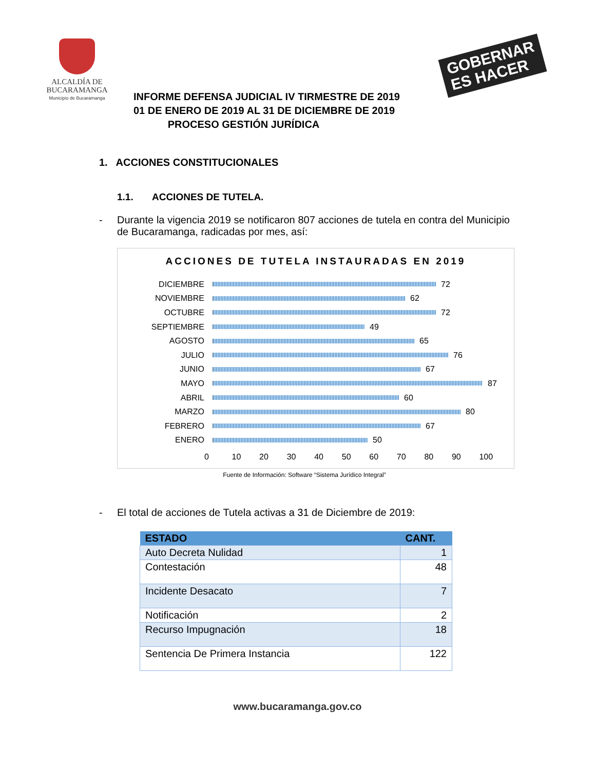ALCALDÍA DE
BUCARAMANGA
Municipio de Bucaramanga
GOBERNAR
ES HACER
INFORME DEFENSA JUDICIAL IV TIRMESTRE DE 2019
01 DE ENERO DE 2019 AL 31 DE DICIEMBRE DE 2019
PROCESO GESTIÓN JURÍDICA
1. ACCIONES CONSTITUCIONALES
1.1. ACCIONES DE TUTELA.
- Durante la vigencia 2019 se notificaron 807 acciones de tutela en contra del Municipio de Bucaramanga, radicadas por mes, así:
ACCIONES DE TUTELA INSTAURADAS EN 2019
DICIEMBRE 72
NOVIEMBRE 62
OCTUBRE 72
SEPTIEMBRE 49
AGOSTO 65
JULIO 76
JUNIO 67
MAYO 87
ABRIL 60
MARZO 80
FEBRERO 67
ENERO 50
0 10 20 30 40 50 60 70 80 90 100
Fuente de Información: Software “Sistema Jurídico Integral”
- El total de acciones de Tutela activas a 31 de Diciembre de 2019:
| ESTADO | CANT. |
| --- | --- |
| Auto Decreta Nulidad | 1 |
| Contestación | 48 |
| Incidente Desacato | 7 |
| Notificación | 2 |
| Recurso Impugnación | 18 |
| Sentencia De Primera Instancia | 122 |
www.bucaramanga.gov.co